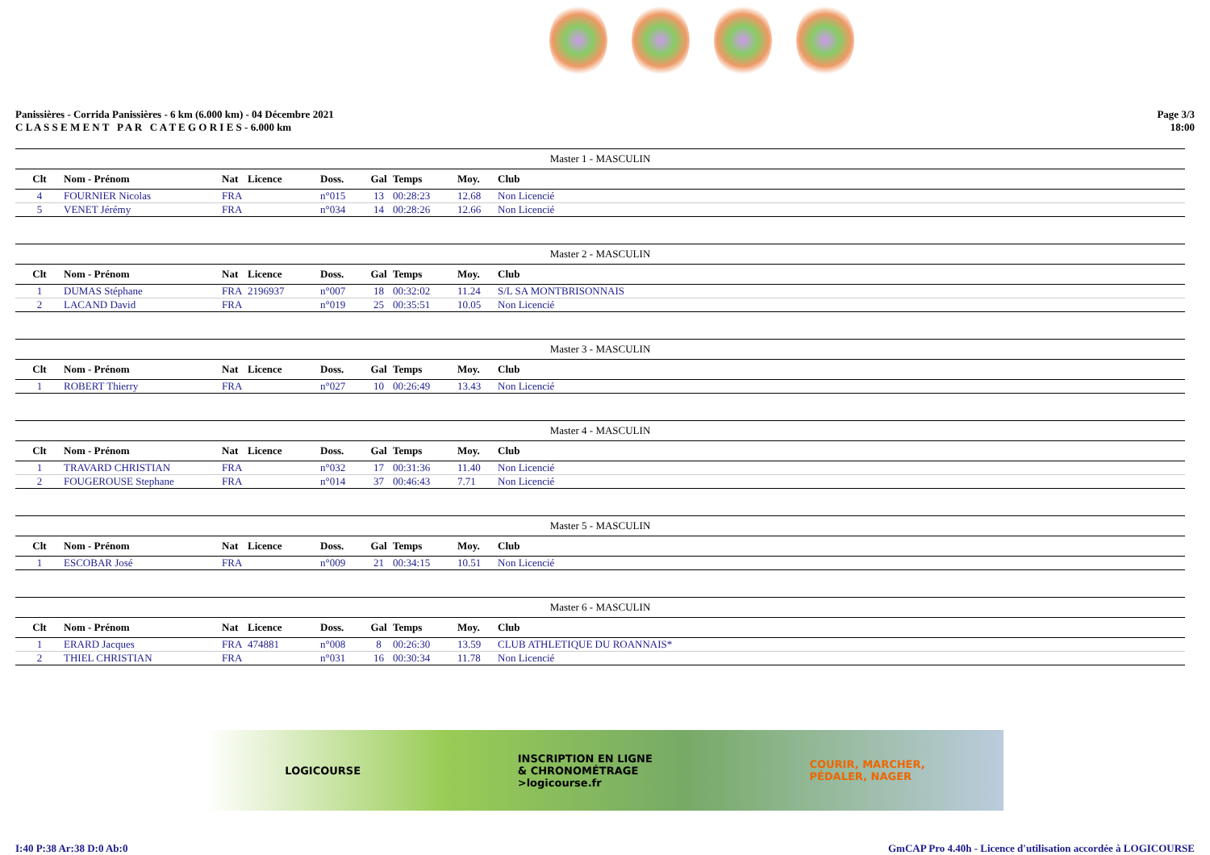Panissières - Corrida Panissières - 6 km (6.000 km) - 04 Décembre 2021
C L A S S E M E N T P A R C A T E G O R I E S - 6.000 km
Page 3/3
18:00
Master 1 - MASCULIN
| Clt | Nom - Prénom | Nat | Licence | Doss. | Gal | Temps | Moy. | Club |
| --- | --- | --- | --- | --- | --- | --- | --- | --- |
| 4 | FOURNIER Nicolas | FRA | | n°015 | 13 | 00:28:23 | 12.68 | Non Licencié |
| 5 | VENET Jérémy | FRA | | n°034 | 14 | 00:28:26 | 12.66 | Non Licencié |
Master 2 - MASCULIN
| Clt | Nom - Prénom | Nat | Licence | Doss. | Gal | Temps | Moy. | Club |
| --- | --- | --- | --- | --- | --- | --- | --- | --- |
| 1 | DUMAS Stéphane | FRA | 2196937 | n°007 | 18 | 00:32:02 | 11.24 | S/L SA MONTBRISONNAIS |
| 2 | LACAND David | FRA | | n°019 | 25 | 00:35:51 | 10.05 | Non Licencié |
Master 3 - MASCULIN
| Clt | Nom - Prénom | Nat | Licence | Doss. | Gal | Temps | Moy. | Club |
| --- | --- | --- | --- | --- | --- | --- | --- | --- |
| 1 | ROBERT Thierry | FRA | | n°027 | 10 | 00:26:49 | 13.43 | Non Licencié |
Master 4 - MASCULIN
| Clt | Nom - Prénom | Nat | Licence | Doss. | Gal | Temps | Moy. | Club |
| --- | --- | --- | --- | --- | --- | --- | --- | --- |
| 1 | TRAVARD CHRISTIAN | FRA | | n°032 | 17 | 00:31:36 | 11.40 | Non Licencié |
| 2 | FOUGEROUSE Stephane | FRA | | n°014 | 37 | 00:46:43 | 7.71 | Non Licencié |
Master 5 - MASCULIN
| Clt | Nom - Prénom | Nat | Licence | Doss. | Gal | Temps | Moy. | Club |
| --- | --- | --- | --- | --- | --- | --- | --- | --- |
| 1 | ESCOBAR José | FRA | | n°009 | 21 | 00:34:15 | 10.51 | Non Licencié |
Master 6 - MASCULIN
| Clt | Nom - Prénom | Nat | Licence | Doss. | Gal | Temps | Moy. | Club |
| --- | --- | --- | --- | --- | --- | --- | --- | --- |
| 1 | ERARD Jacques | FRA | 474881 | n°008 | 8 | 00:26:30 | 13.59 | CLUB ATHLETIQUE DU ROANNAIS* |
| 2 | THIEL CHRISTIAN | FRA | | n°031 | 16 | 00:30:34 | 11.78 | Non Licencié |
LOGICOURSE
INSCRIPTION EN LIGNE
& CHRONOMÉTRAGE
>logicourse.fr
COURIR, MARCHER,
PÉDALER, NAGER
I:40 P:38 Ar:38 D:0 Ab:0 GmCAP Pro 4.40h - Licence d'utilisation accordée à LOGICOURSE